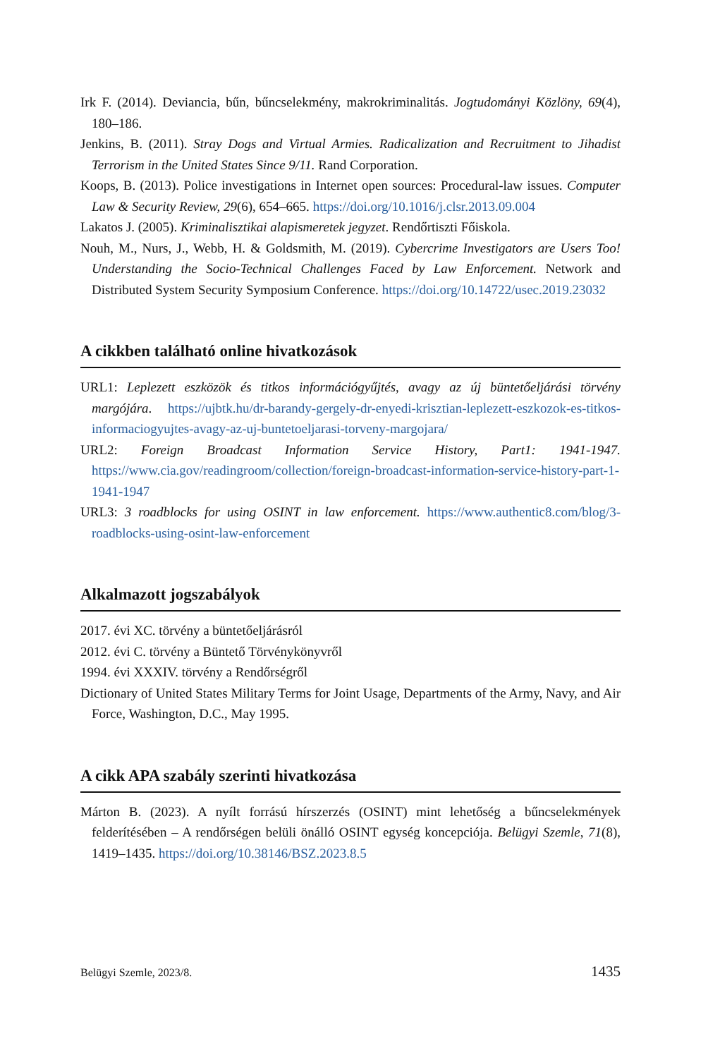Irk F. (2014). Deviancia, bűn, bűncselekmény, makrokriminalitás. Jogtudományi Közlöny, 69(4), 180–186.
Jenkins, B. (2011). Stray Dogs and Virtual Armies. Radicalization and Recruitment to Jihadist Terrorism in the United States Since 9/11. Rand Corporation.
Koops, B. (2013). Police investigations in Internet open sources: Procedural-law issues. Computer Law & Security Review, 29(6), 654–665. https://doi.org/10.1016/j.clsr.2013.09.004
Lakatos J. (2005). Kriminalisztikai alapismeretek jegyzet. Rendőrtiszti Főiskola.
Nouh, M., Nurs, J., Webb, H. & Goldsmith, M. (2019). Cybercrime Investigators are Users Too! Understanding the Socio-Technical Challenges Faced by Law Enforcement. Network and Distributed System Security Symposium Conference. https://doi.org/10.14722/usec.2019.23032
A cikkben található online hivatkozások
URL1: Leplezett eszközök és titkos információgyűjtés, avagy az új büntetőeljárási törvény margójára. https://ujbtk.hu/dr-barandy-gergely-dr-enyedi-krisztian-leplezett-eszkozok-es-titkos-informaciogyujtes-avagy-az-uj-buntetoeljarasi-torveny-margojara/
URL2: Foreign Broadcast Information Service History, Part1: 1941-1947. https://www.cia.gov/readingroom/collection/foreign-broadcast-information-service-history-part-1-1941-1947
URL3: 3 roadblocks for using OSINT in law enforcement. https://www.authentic8.com/blog/3-roadblocks-using-osint-law-enforcement
Alkalmazott jogszabályok
2017. évi XC. törvény a büntetőeljárásról
2012. évi C. törvény a Büntető Törvénykönyvről
1994. évi XXXIV. törvény a Rendőrségről
Dictionary of United States Military Terms for Joint Usage, Departments of the Army, Navy, and Air Force, Washington, D.C., May 1995.
A cikk APA szabály szerinti hivatkozása
Márton B. (2023). A nyílt forrású hírszerzés (OSINT) mint lehetőség a bűncselekmények felderítésében – A rendőrségen belüli önálló OSINT egység koncepciója. Belügyi Szemle, 71(8), 1419–1435. https://doi.org/10.38146/BSZ.2023.8.5
Belügyi Szemle, 2023/8. 1435